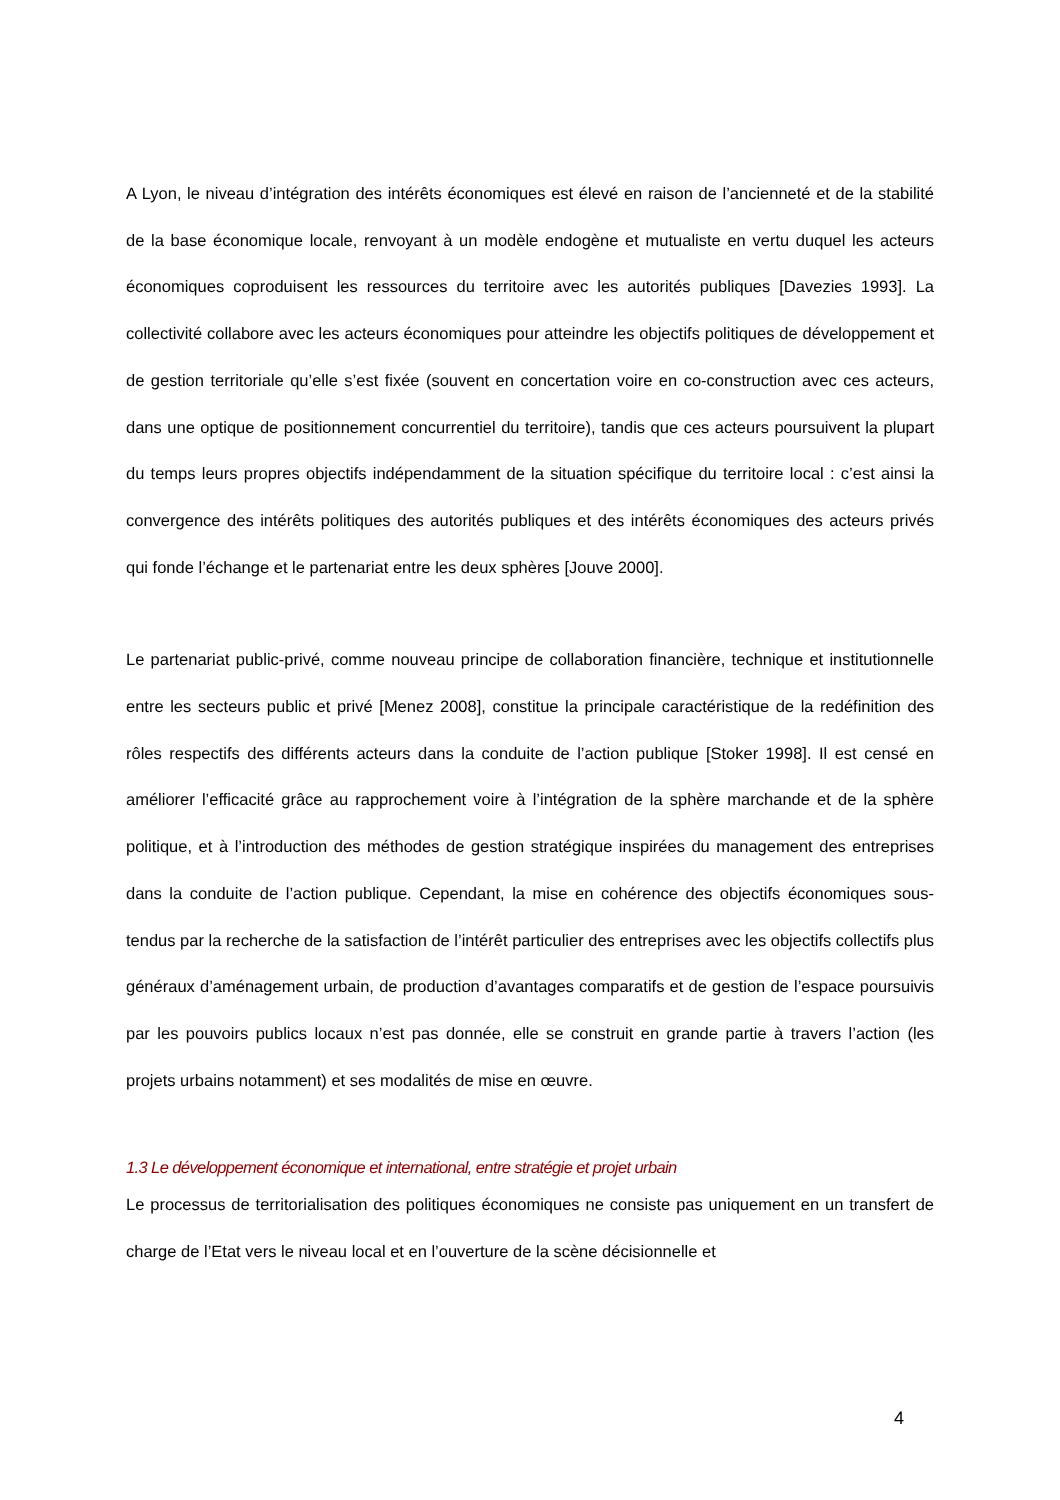A Lyon, le niveau d’intégration des intérêts économiques est élevé en raison de l’ancienneté et de la stabilité de la base économique locale, renvoyant à un modèle endogène et mutualiste en vertu duquel les acteurs économiques coproduisent les ressources du territoire avec les autorités publiques [Davezies 1993]. La collectivité collabore avec les acteurs économiques pour atteindre les objectifs politiques de développement et de gestion territoriale qu’elle s’est fixée (souvent en concertation voire en co-construction avec ces acteurs, dans une optique de positionnement concurrentiel du territoire), tandis que ces acteurs poursuivent la plupart du temps leurs propres objectifs indépendamment de la situation spécifique du territoire local : c’est ainsi la convergence des intérêts politiques des autorités publiques et des intérêts économiques des acteurs privés qui fonde l’échange et le partenariat entre les deux sphères [Jouve 2000].
Le partenariat public-privé, comme nouveau principe de collaboration financière, technique et institutionnelle entre les secteurs public et privé [Menez 2008], constitue la principale caractéristique de la redéfinition des rôles respectifs des différents acteurs dans la conduite de l’action publique [Stoker 1998]. Il est censé en améliorer l’efficacité grâce au rapprochement voire à l’intégration de la sphère marchande et de la sphère politique, et à l’introduction des méthodes de gestion stratégique inspirées du management des entreprises dans la conduite de l’action publique. Cependant, la mise en cohérence des objectifs économiques sous-tendus par la recherche de la satisfaction de l’intérêt particulier des entreprises avec les objectifs collectifs plus généraux d’aménagement urbain, de production d’avantages comparatifs et de gestion de l’espace poursuivis par les pouvoirs publics locaux n’est pas donnée, elle se construit en grande partie à travers l’action (les projets urbains notamment) et ses modalités de mise en œuvre.
1.3 Le développement économique et international, entre stratégie et projet urbain
Le processus de territorialisation des politiques économiques ne consiste pas uniquement en un transfert de charge de l’Etat vers le niveau local et en l’ouverture de la scène décisionnelle et
4